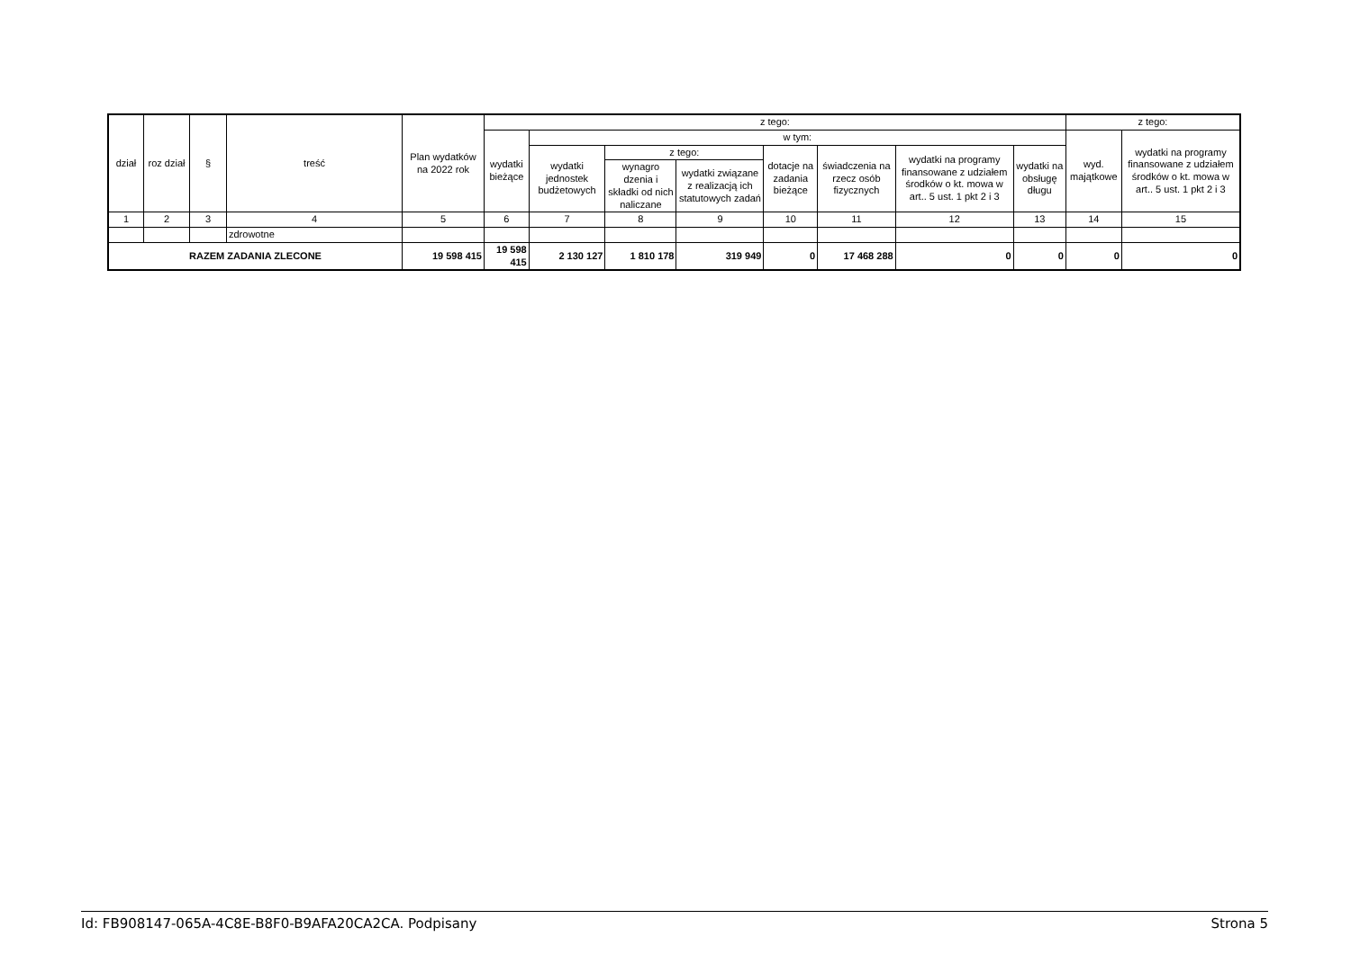| dział | roz dział | § | treść | Plan wydatków na 2022 rok | z tego: | | | | | | | | z tego: | |
| --- | --- | --- | --- | --- | --- | --- | --- | --- | --- | --- | --- | --- | --- | --- |
| | | | | | wydatki bieżące | w tym: | | | | | | | wyd. majątkowe | wydatki na programy finansowane z udziałem środków o kt. mowa w art.. 5 ust. 1 pkt 2 i 3 |
| | | | | | | wydatki jednostek budżetowych | z tego: | | dotacje na zadania bieżące | świadczenia na rzecz osób fizycznych | wydatki na programy finansowane z udziałem środków o kt. mowa w art.. 5 ust. 1 pkt 2 i 3 | wydatki na obsługę długu | | |
| | | | | | | | wynagro dzenia i składki od nich naliczane | wydatki związane z realizacją ich statutowych zadań | | | | | | |
| 1 | 2 | 3 | 4 | 5 | 6 | 7 | 8 | 9 | 10 | 11 | 12 | 13 | 14 | 15 |
| | | | zdrowotne | | | | | | | | | | | |
| RAZEM ZADANIA ZLECONE | | | | 19 598 415 | 19 598 415 | 2 130 127 | 1 810 178 | 319 949 | 0 | 17 468 288 | 0 | 0 | 0 | 0 |
Id: FB908147-065A-4C8E-B8F0-B9AFA20CA2CA. Podpisany Strona 5